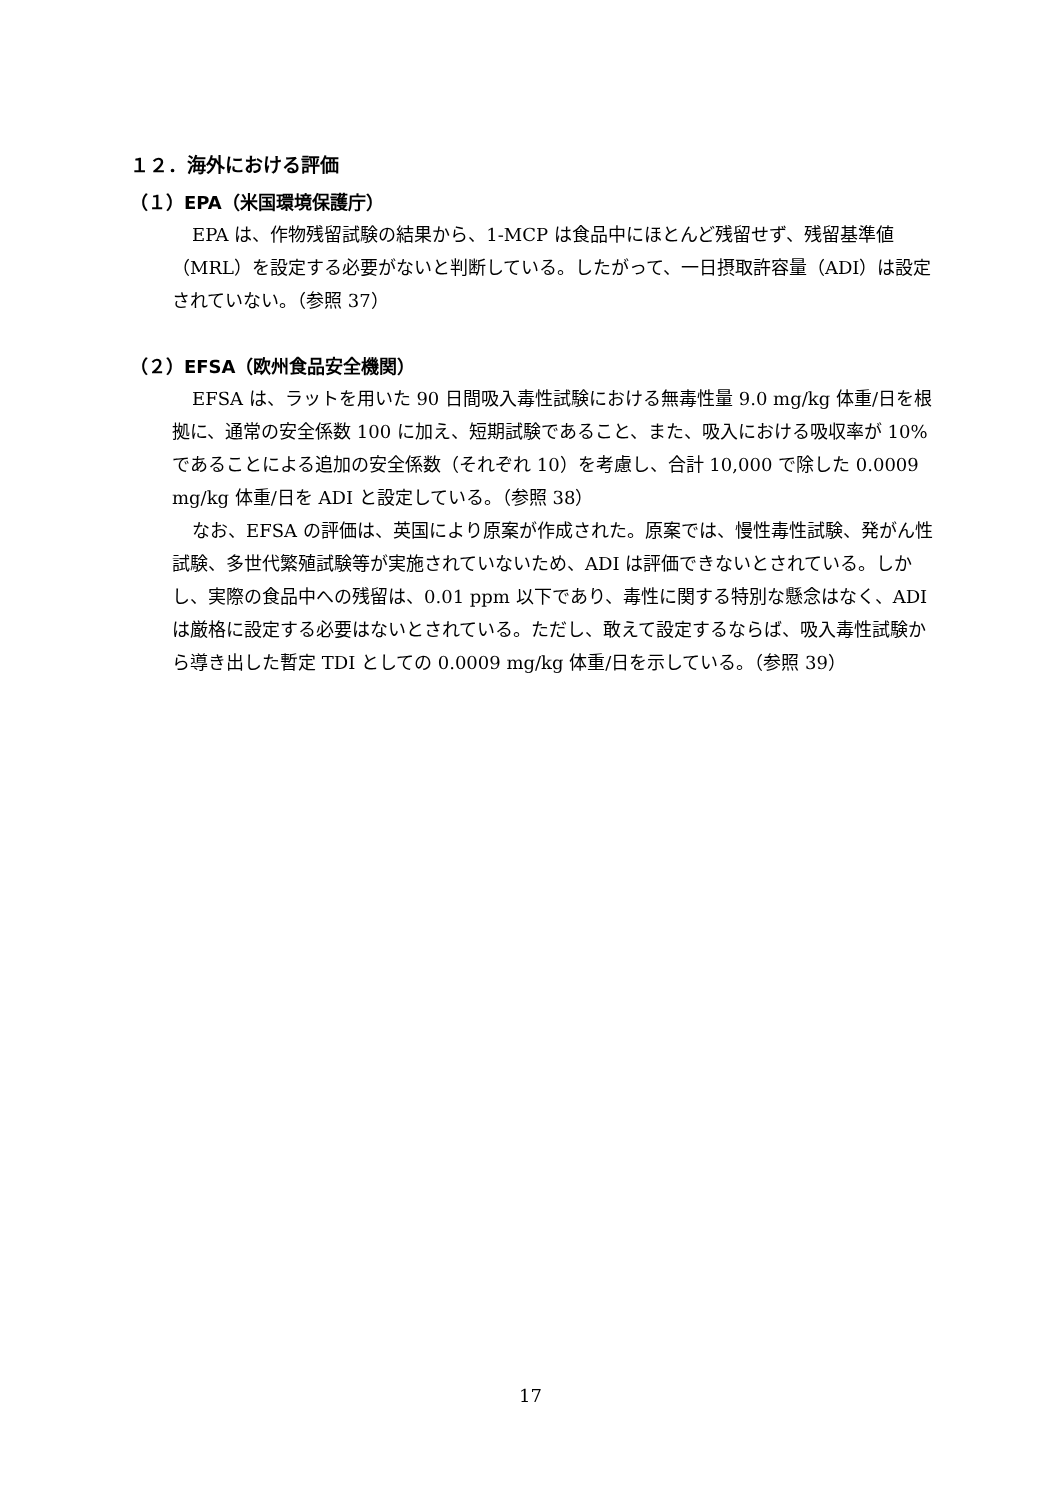１２．海外における評価
（１）EPA（米国環境保護庁）
EPA は、作物残留試験の結果から、1-MCP は食品中にほとんど残留せず、残留基準値（MRL）を設定する必要がないと判断している。したがって、一日摂取許容量（ADI）は設定されていない。（参照 37）
（２）EFSA（欧州食品安全機関）
EFSA は、ラットを用いた 90 日間吸入毒性試験における無毒性量 9.0 mg/kg 体重/日を根拠に、通常の安全係数 100 に加え、短期試験であること、また、吸入における吸収率が 10%であることによる追加の安全係数（それぞれ 10）を考慮し、合計 10,000 で除した 0.0009 mg/kg 体重/日を ADI と設定している。（参照 38）
なお、EFSA の評価は、英国により原案が作成された。原案では、慢性毒性試験、発がん性試験、多世代繁殖試験等が実施されていないため、ADI は評価できないとされている。しかし、実際の食品中への残留は、0.01 ppm 以下であり、毒性に関する特別な懸念はなく、ADI は厳格に設定する必要はないとされている。ただし、敢えて設定するならば、吸入毒性試験から導き出した暫定 TDI としての 0.0009 mg/kg 体重/日を示している。（参照 39）
17